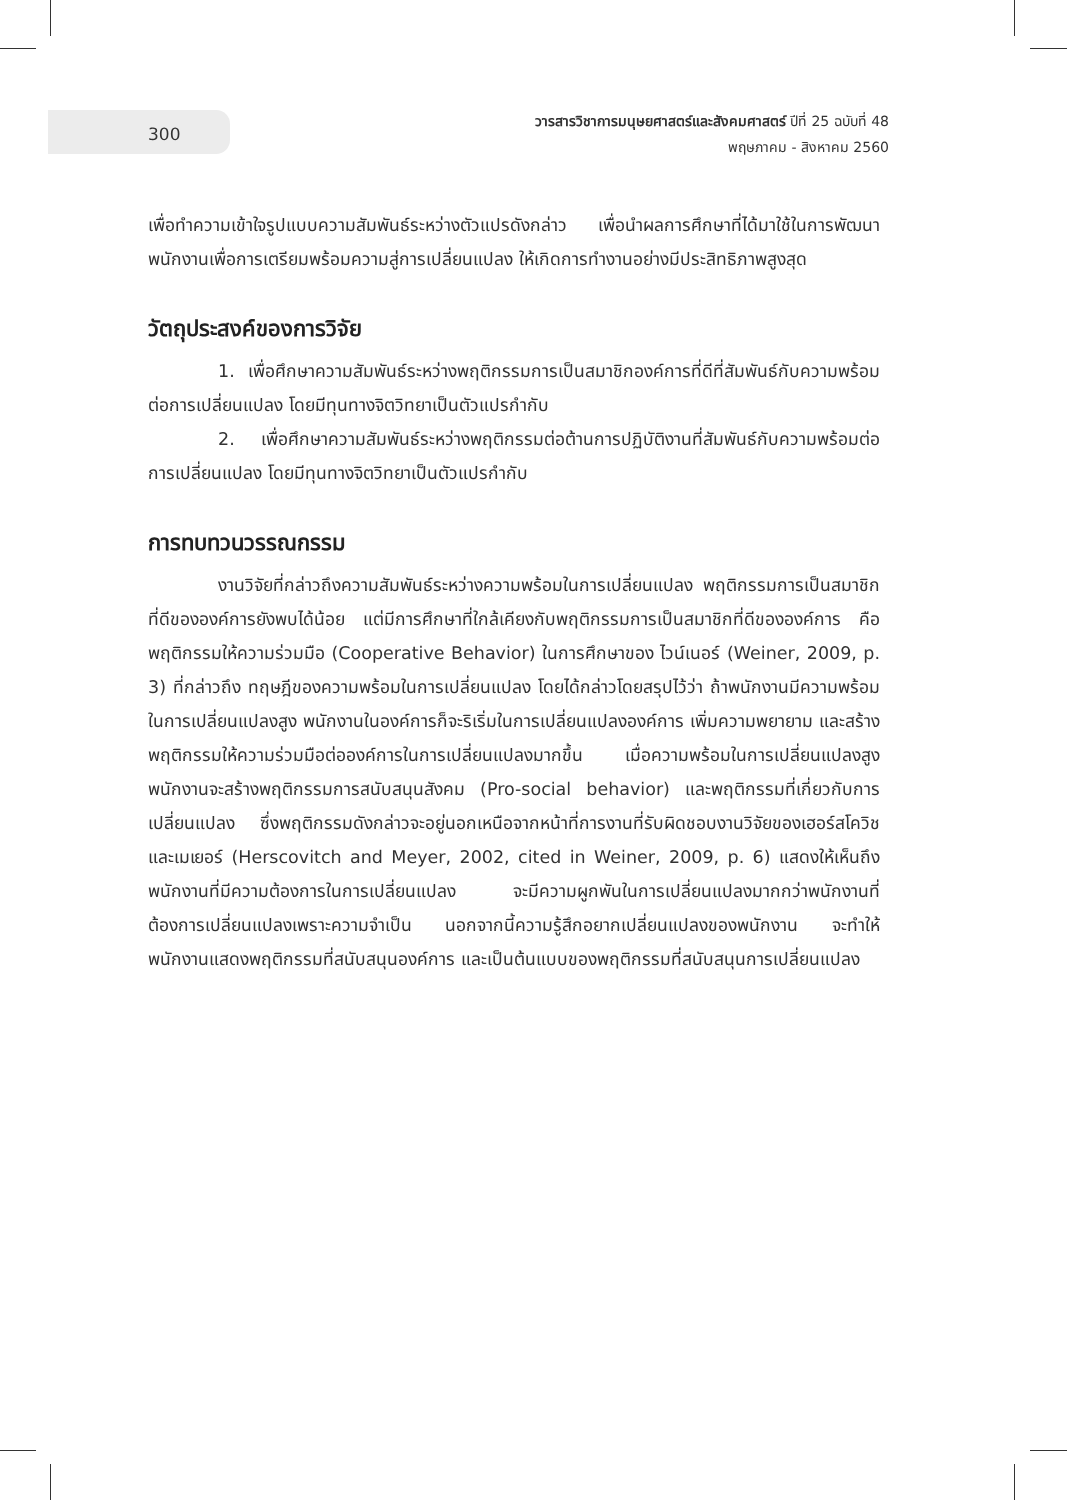300
วารสารวิชาการมนุษยศาสตร์และสังคมศาสตร์ ปีที่ 25 ฉบับที่ 48
พฤษภาคม - สิงหาคม 2560
เพื่อทำความเข้าใจรูปแบบความสัมพันธ์ระหว่างตัวแปรดังกล่าว เพื่อนำผลการศึกษาที่ได้มาใช้ในการพัฒนาพนักงานเพื่อการเตรียมพร้อมความสู่การเปลี่ยนแปลง ให้เกิดการทำงานอย่างมีประสิทธิภาพสูงสุด
วัตถุประสงค์ของการวิจัย
1. เพื่อศึกษาความสัมพันธ์ระหว่างพฤติกรรมการเป็นสมาชิกองค์การที่ดีที่สัมพันธ์กับความพร้อมต่อการเปลี่ยนแปลง โดยมีทุนทางจิตวิทยาเป็นตัวแปรกำกับ
2. เพื่อศึกษาความสัมพันธ์ระหว่างพฤติกรรมต่อต้านการปฏิบัติงานที่สัมพันธ์กับความพร้อมต่อการเปลี่ยนแปลง โดยมีทุนทางจิตวิทยาเป็นตัวแปรกำกับ
การทบทวนวรรณกรรม
งานวิจัยที่กล่าวถึงความสัมพันธ์ระหว่างความพร้อมในการเปลี่ยนแปลง พฤติกรรมการเป็นสมาชิกที่ดีขององค์การยังพบได้น้อย แต่มีการศึกษาที่ใกล้เคียงกับพฤติกรรมการเป็นสมาชิกที่ดีขององค์การ คือ พฤติกรรมให้ความร่วมมือ (Cooperative Behavior) ในการศึกษาของ ไวน์เนอร์ (Weiner, 2009, p. 3) ที่กล่าวถึง ทฤษฎีของความพร้อมในการเปลี่ยนแปลง โดยได้กล่าวโดยสรุปไว้ว่า ถ้าพนักงานมีความพร้อมในการเปลี่ยนแปลงสูง พนักงานในองค์การก็จะริเริ่มในการเปลี่ยนแปลงองค์การ เพิ่มความพยายาม และสร้างพฤติกรรมให้ความร่วมมือต่อองค์การในการเปลี่ยนแปลงมากขึ้น เมื่อความพร้อมในการเปลี่ยนแปลงสูง พนักงานจะสร้างพฤติกรรมการสนับสนุนสังคม (Pro-social behavior) และพฤติกรรมที่เกี่ยวกับการเปลี่ยนแปลง ซึ่งพฤติกรรมดังกล่าวจะอยู่นอกเหนือจากหน้าที่การงานที่รับผิดชอบงานวิจัยของเฮอร์สโควิช และเมเยอร์ (Herscovitch and Meyer, 2002, cited in Weiner, 2009, p. 6) แสดงให้เห็นถึงพนักงานที่มีความต้องการในการเปลี่ยนแปลง จะมีความผูกพันในการเปลี่ยนแปลงมากกว่าพนักงานที่ต้องการเปลี่ยนแปลงเพราะความจำเป็น นอกจากนี้ความรู้สึกอยากเปลี่ยนแปลงของพนักงาน จะทำให้พนักงานแสดงพฤติกรรมที่สนับสนุนองค์การ และเป็นต้นแบบของพฤติกรรมที่สนับสนุนการเปลี่ยนแปลง